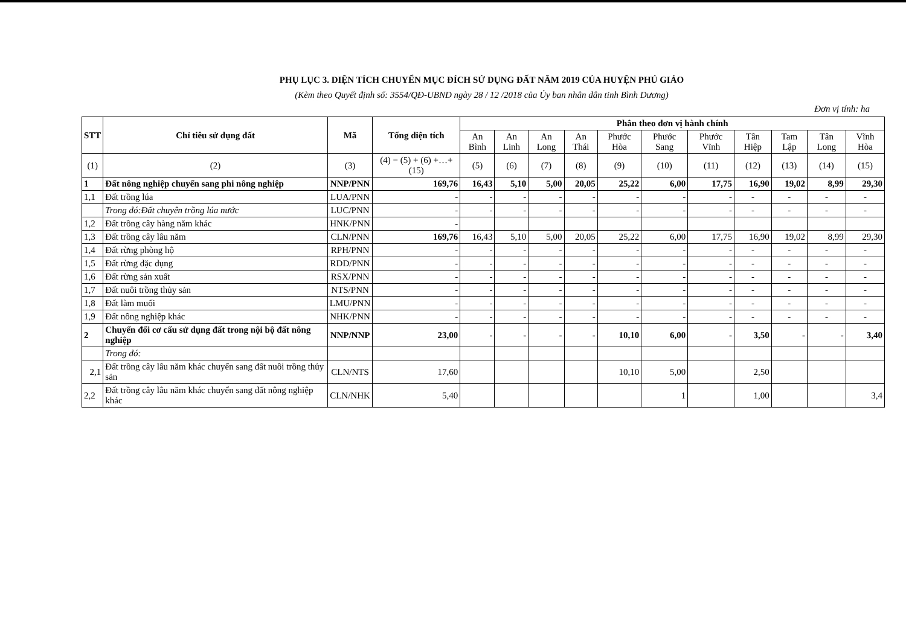PHỤ LỤC 3. DIỆN TÍCH CHUYỂN MỤC ĐÍCH SỬ DỤNG ĐẤT NĂM 2019 CỦA HUYỆN PHÚ GIÁO
(Kèm theo Quyết định số: 3554/QĐ-UBND ngày 28 / 12 /2018 của Ủy ban nhân dân tỉnh Bình Dương)
Đơn vị tính: ha
| STT | Chỉ tiêu sử dụng đất | Mã | Tổng diện tích | Phân theo đơn vị hành chính | | | | | | | | | | |
| --- | --- | --- | --- | --- | --- | --- | --- | --- | --- | --- | --- | --- | --- | --- |
| | | | | An Bình | An Linh | An Long | An Thái | Phước Hòa | Phước Sang | Phước Vĩnh | Tân Hiệp | Tam Lập | Tân Long | Vĩnh Hòa |
| (1) | (2) | (3) | (4) = (5) + (6) +…+(15) | (5) | (6) | (7) | (8) | (9) | (10) | (11) | (12) | (13) | (14) | (15) |
| 1 | Đất nông nghiệp chuyển sang phi nông nghiệp | NNP/PNN | 169,76 | 16,43 | 5,10 | 5,00 | 20,05 | 25,22 | 6,00 | 17,75 | 16,90 | 19,02 | 8,99 | 29,30 |
| 1,1 | Đất trồng lúa | LUA/PNN | - | - | - | - | - | - | - | - | - | - | - | - |
| | Trong đó:Đất chuyên trồng lúa nước | LUC/PNN | - | - | - | - | - | - | - | - | - | - | - | - |
| 1,2 | Đất trồng cây hàng năm khác | HNK/PNN | - | | | | | | | | | | | |
| 1,3 | Đất trồng cây lâu năm | CLN/PNN | 169,76 | 16,43 | 5,10 | 5,00 | 20,05 | 25,22 | 6,00 | 17,75 | 16,90 | 19,02 | 8,99 | 29,30 |
| 1,4 | Đất rừng phòng hộ | RPH/PNN | - | - | - | - | - | - | - | - | - | - | - | - |
| 1,5 | Đất rừng đặc dụng | RDD/PNN | - | - | - | - | - | - | - | - | - | - | - | - |
| 1,6 | Đất rừng sản xuất | RSX/PNN | - | - | - | - | - | - | - | - | - | - | - | - |
| 1,7 | Đất nuôi trồng thủy sản | NTS/PNN | - | - | - | - | - | - | - | - | - | - | - | - |
| 1,8 | Đất làm muối | LMU/PNN | - | - | - | - | - | - | - | - | - | - | - | - |
| 1,9 | Đất nông nghiệp khác | NHK/PNN | - | - | - | - | - | - | - | - | - | - | - | - |
| 2 | Chuyển đổi cơ cấu sử dụng đất trong nội bộ đất nông nghiệp | NNP/NNP | 23,00 | - | - | - | - | 10,10 | 6,00 | - | 3,50 | - | - | 3,40 |
| | Trong đó: | | | | | | | | | | | | | |
| 2,1 | Đất trồng cây lâu năm khác chuyển sang đất nuôi trồng thủy sản | CLN/NTS | 17,60 | | | | | 10,10 | 5,00 | | 2,50 | | | |
| 2,2 | Đất trồng cây lâu năm khác chuyển sang đất nông nghiệp khác | CLN/NHK | 5,40 | | | | | | 1 | | 1,00 | | | 3,4 |